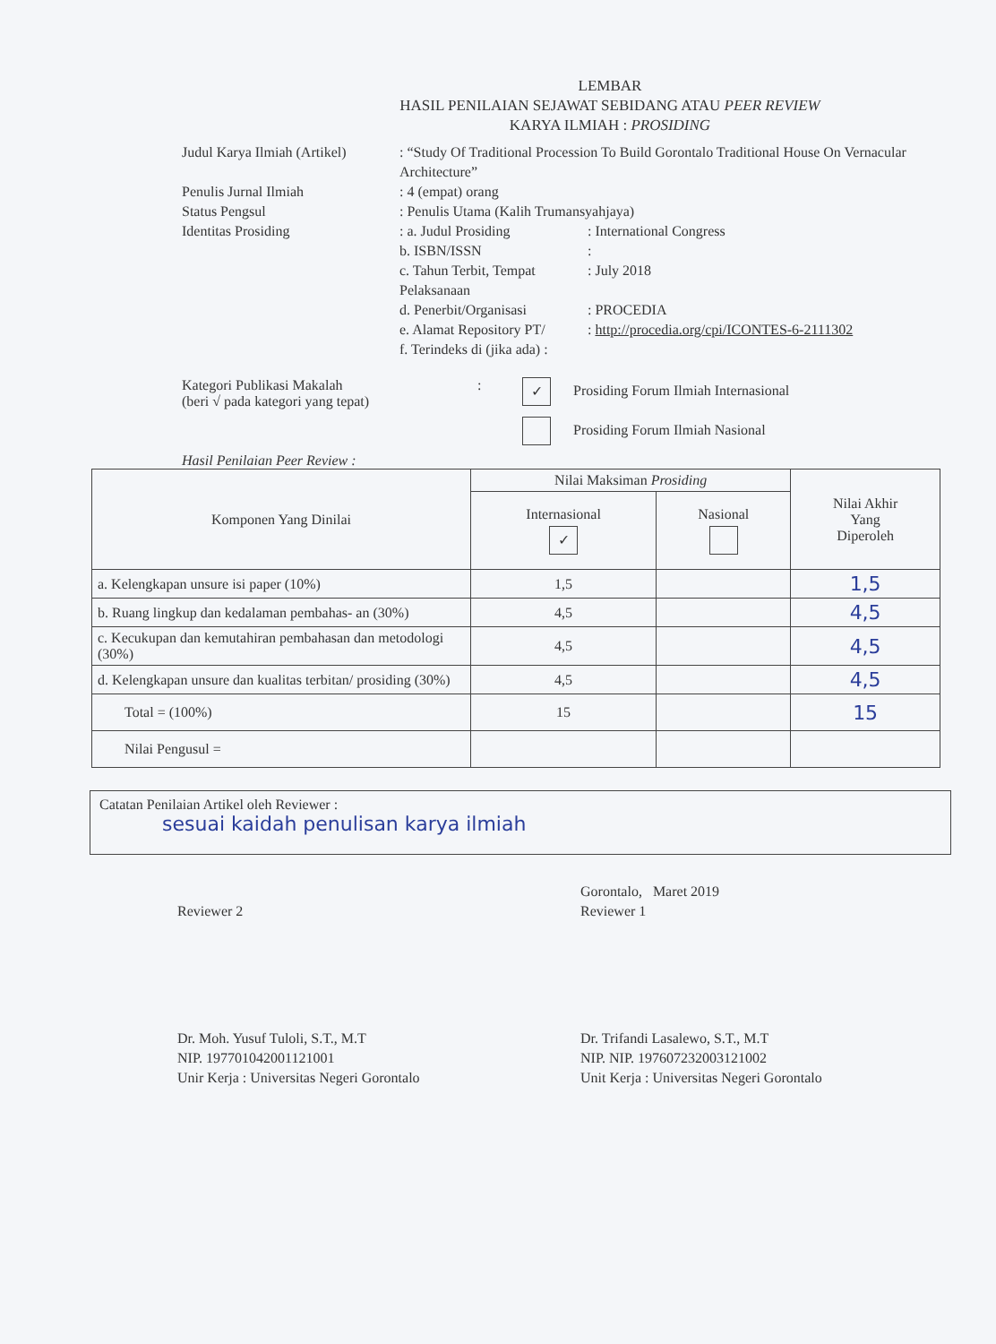LEMBAR
HASIL PENILAIAN SEJAWAT SEBIDANG ATAU PEER REVIEW
KARYA ILMIAH : PROSIDING
Judul Karya Ilmiah (Artikel)
: “Study Of Traditional Procession To Build Gorontalo Traditional House On Vernacular Architecture”
Penulis Jurnal Ilmiah : 4 (empat) orang
Status Pengsul : Penulis Utama (Kalih Trumansyahjaya)
Identitas Prosiding : a. Judul Prosiding : International Congress
b. ISBN/ISSN :
c. Tahun Terbit, Tempat Pelaksanaan
: July 2018
d. Penerbit/Organisasi
: PROCEDIA
e. Alamat Repository PT/
: http://procedia.org/cpi/ICONTES-6-2111302
f. Terindeks di (jika ada) :
Kategori Publikasi Makalah
(beri √ pada kategori yang tepat)
:
✓ Prosiding Forum Ilmiah Internasional
Prosiding Forum Ilmiah Nasional
Hasil Penilaian Peer Review :
| Komponen Yang Dinilai | Nilai Maksiman Prosiding | | Nilai Akhir Yang Diperoleh |
| --- | --- | --- | --- |
| | Internasional ✓ | Nasional | |
| a. Kelengkapan unsure isi paper (10%) | 1,5 | | 1,5 |
| b. Ruang lingkup dan kedalaman pembahas- an (30%) | 4,5 | | 4,5 |
| c. Kecukupan dan kemutahiran pembahasan dan metodologi (30%) | 4,5 | | 4,5 |
| d. Kelengkapan unsure dan kualitas terbitan/ prosiding (30%) | 4,5 | | 4,5 |
| Total = (100%) | 15 | | 15 |
| Nilai Pengusul = | | | |
Catatan Penilaian Artikel oleh Reviewer :
sesuai kaidah penulisan karya ilmiah
Reviewer 2
Dr. Moh. Yusuf Tuloli, S.T., M.T
NIP. 197701042001121001
Unir Kerja : Universitas Negeri Gorontalo
Gorontalo, Maret 2019
Reviewer 1
Dr. Trifandi Lasalewo, S.T., M.T
NIP. NIP. 197607232003121002
Unit Kerja : Universitas Negeri Gorontalo